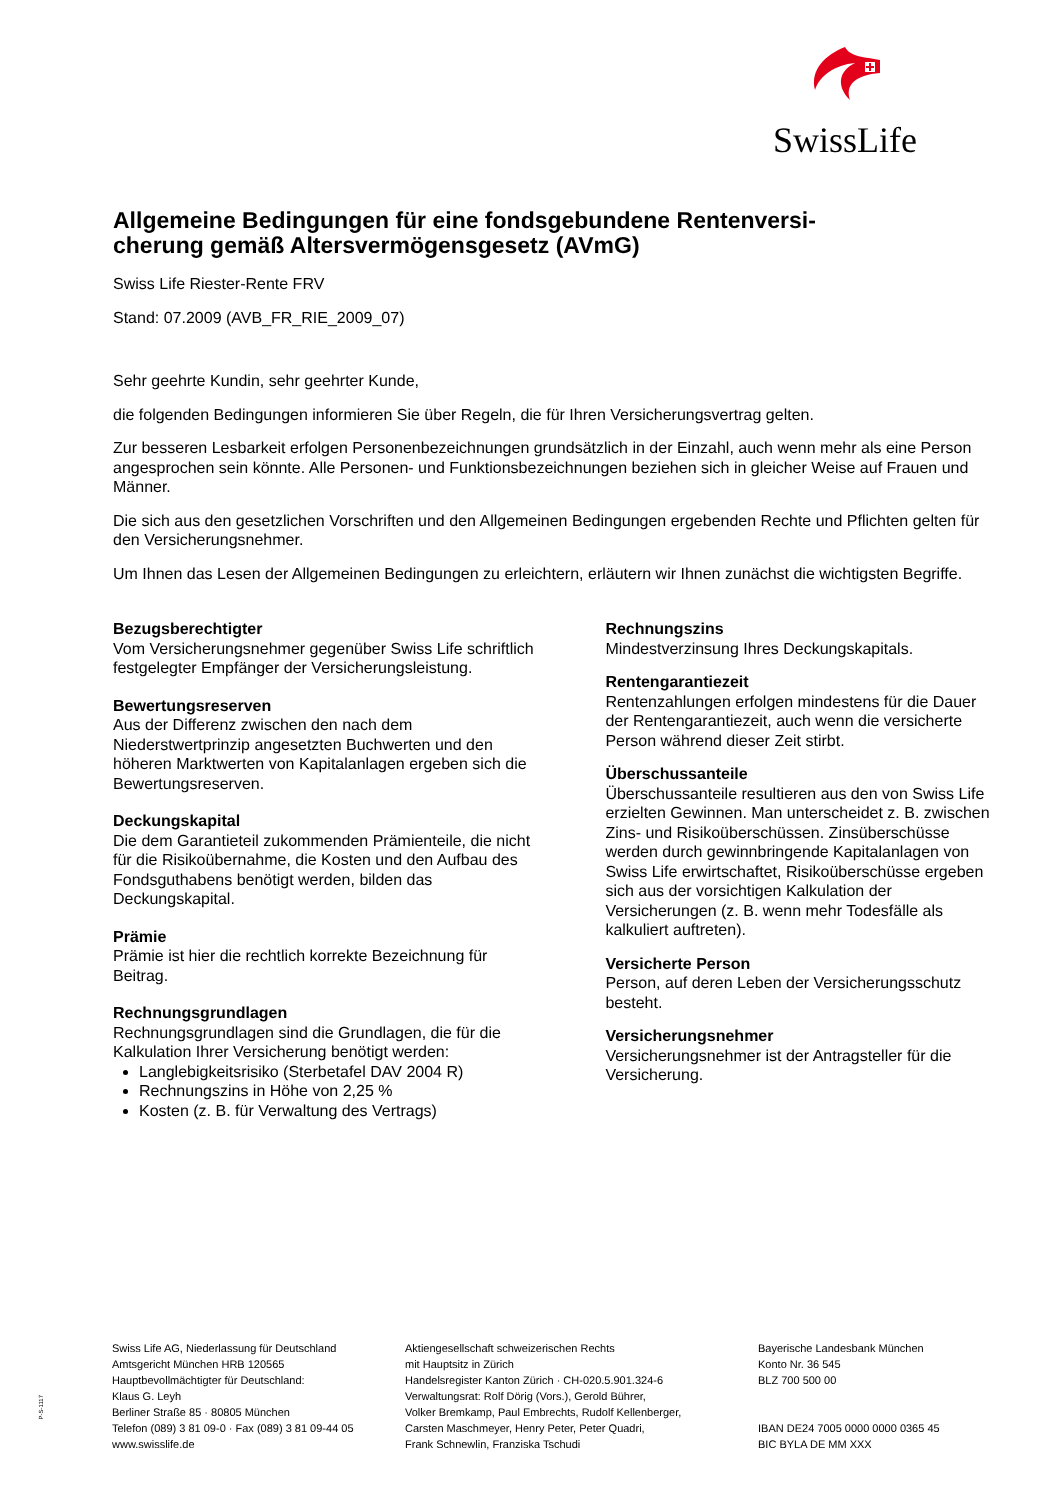SwissLife
Allgemeine Bedingungen für eine fondsgebundene Rentenversi-
cherung gemäß Altersvermögensgesetz (AVmG)
Swiss Life Riester-Rente FRV
Stand: 07.2009 (AVB_FR_RIE_2009_07)
Sehr geehrte Kundin, sehr geehrter Kunde,
die folgenden Bedingungen informieren Sie über Regeln, die für Ihren Versicherungsvertrag gelten.
Zur besseren Lesbarkeit erfolgen Personenbezeichnungen grundsätzlich in der Einzahl, auch wenn mehr als eine Person angesprochen sein könnte. Alle Personen- und Funktionsbezeichnungen beziehen sich in gleicher Weise auf Frauen und Männer.
Die sich aus den gesetzlichen Vorschriften und den Allgemeinen Bedingungen ergebenden Rechte und Pflichten gelten für den Versicherungsnehmer.
Um Ihnen das Lesen der Allgemeinen Bedingungen zu erleichtern, erläutern wir Ihnen zunächst die wichtigsten Begriffe.
Bezugsberechtigter
Vom Versicherungsnehmer gegenüber Swiss Life schriftlich festgelegter Empfänger der Versicherungsleistung.
Bewertungsreserven
Aus der Differenz zwischen den nach dem Niederstwertprinzip angesetzten Buchwerten und den höheren Marktwerten von Kapitalanlagen ergeben sich die Bewertungsreserven.
Deckungskapital
Die dem Garantieteil zukommenden Prämienteile, die nicht für die Risikoübernahme, die Kosten und den Aufbau des Fondsguthabens benötigt werden, bilden das Deckungskapital.
Prämie
Prämie ist hier die rechtlich korrekte Bezeichnung für Beitrag.
Rechnungsgrundlagen
Rechnungsgrundlagen sind die Grundlagen, die für die Kalkulation Ihrer Versicherung benötigt werden:
Langlebigkeitsrisiko (Sterbetafel DAV 2004 R)
Rechnungszins in Höhe von 2,25 %
Kosten (z. B. für Verwaltung des Vertrags)
Rechnungszins
Mindestverzinsung Ihres Deckungskapitals.
Rentengarantiezeit
Rentenzahlungen erfolgen mindestens für die Dauer der Rentengarantiezeit, auch wenn die versicherte Person während dieser Zeit stirbt.
Überschussanteile
Überschussanteile resultieren aus den von Swiss Life erzielten Gewinnen. Man unterscheidet z. B. zwischen Zins- und Risikoüberschüssen. Zinsüberschüsse werden durch gewinnbringende Kapitalanlagen von Swiss Life erwirtschaftet, Risikoüberschüsse ergeben sich aus der vorsichtigen Kalkulation der Versicherungen (z. B. wenn mehr Todesfälle als kalkuliert auftreten).
Versicherte Person
Person, auf deren Leben der Versicherungsschutz besteht.
Versicherungsnehmer
Versicherungsnehmer ist der Antragsteller für die Versicherung.
P-S-1117
Swiss Life AG, Niederlassung für Deutschland
Amtsgericht München HRB 120565
Hauptbevollmächtigter für Deutschland:
Klaus G. Leyh
Berliner Straße 85 · 80805 München
Telefon (089) 3 81 09-0 · Fax (089) 3 81 09-44 05
www.swisslife.de
Aktiengesellschaft schweizerischen Rechts
mit Hauptsitz in Zürich
Handelsregister Kanton Zürich · CH-020.5.901.324-6
Verwaltungsrat: Rolf Dörig (Vors.), Gerold Bührer,
Volker Bremkamp, Paul Embrechts, Rudolf Kellenberger,
Carsten Maschmeyer, Henry Peter, Peter Quadri,
Frank Schnewlin, Franziska Tschudi
Bayerische Landesbank München
Konto Nr. 36 545
BLZ 700 500 00
IBAN DE24 7005 0000 0000 0365 45
BIC BYLA DE MM XXX